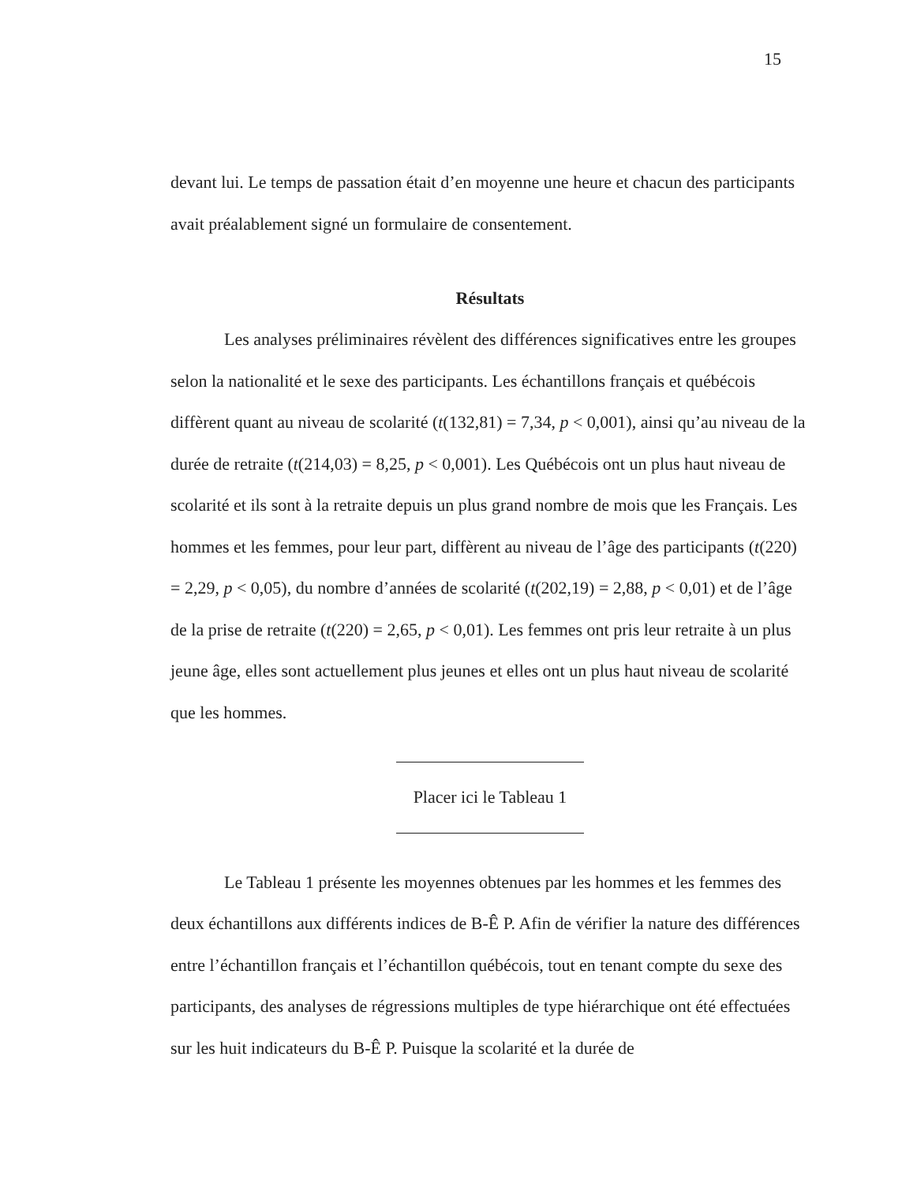15
devant lui. Le temps de passation était d’en moyenne une heure et chacun des participants avait préalablement signé un formulaire de consentement.
Résultats
Les analyses préliminaires révèlent des différences significatives entre les groupes selon la nationalité et le sexe des participants. Les échantillons français et québécois diffèrent quant au niveau de scolarité (t(132,81) = 7,34, p < 0,001), ainsi qu’au niveau de la durée de retraite (t(214,03) = 8,25, p < 0,001). Les Québécois ont un plus haut niveau de scolarité et ils sont à la retraite depuis un plus grand nombre de mois que les Français. Les hommes et les femmes, pour leur part, diffèrent au niveau de l’âge des participants (t(220) = 2,29, p < 0,05), du nombre d’années de scolarité (t(202,19) = 2,88, p < 0,01) et de l’âge de la prise de retraite (t(220) = 2,65, p < 0,01). Les femmes ont pris leur retraite à un plus jeune âge, elles sont actuellement plus jeunes et elles ont un plus haut niveau de scolarité que les hommes.
Placer ici le Tableau 1
Le Tableau 1 présente les moyennes obtenues par les hommes et les femmes des deux échantillons aux différents indices de B-Ê P. Afin de vérifier la nature des différences entre l’échantillon français et l’échantillon québécois, tout en tenant compte du sexe des participants, des analyses de régressions multiples de type hiérarchique ont été effectuées sur les huit indicateurs du B-Ê P. Puisque la scolarité et la durée de